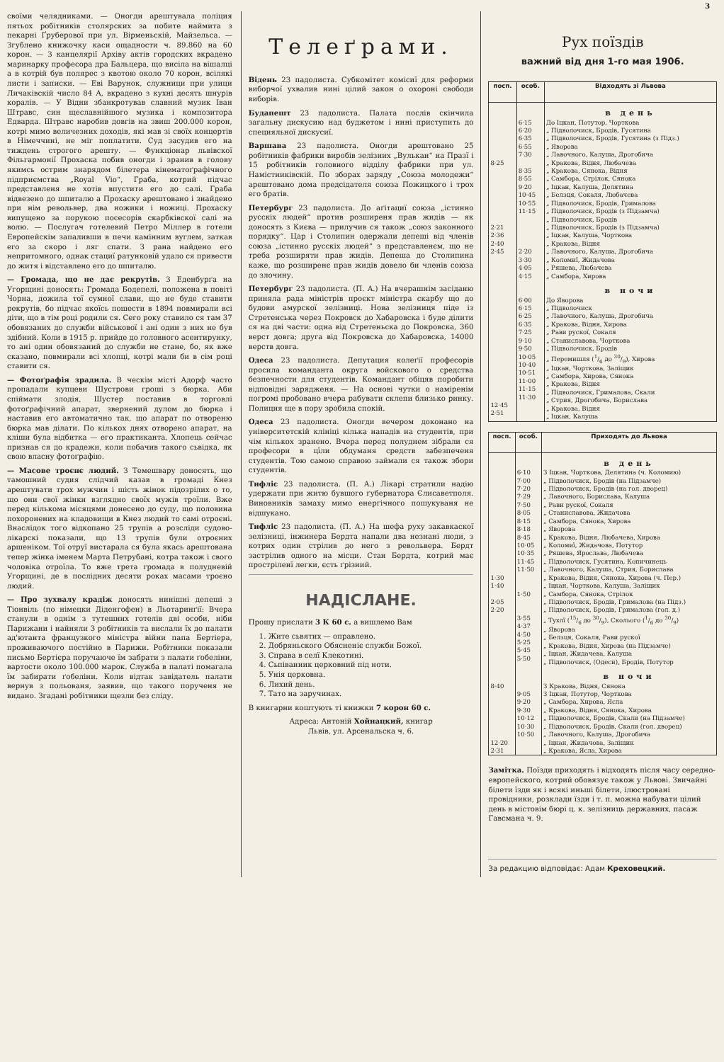3
своїми челядниками. — Оногди арештувала поліция пятьох робітників столярских за побите наймита з пекарні Ґруберової при ул. Вірменьскій, Майзельса. — Згублено книжочку каси ощадности ч. 89.860 на 60 корон. — З канцелярії Архіву актів городских вкрадено маринарку професора дра Бальцера, що висіла на вішалці а в котрій був полярес з квотою около 70 корон, всілякі листи і записки. — Еві Варунок, служници при улици Личаківскій число 84 А, вкрадено з кухні десять шнурів коралів. — У Відни збанкротував славний музик Іван Штравс, син щеславнійшого музика і композитора Едварда. Штравс наробив довгів на звиш 200.000 корон, котрі мимо величезних доходів, які мав зі своїх концертів в Німеччині, не міг поплатити. Суд засудив его на тиждень строгого арешту. — Функціонар львівскої Фільгармонії Прохаска побив оногди і зранив в голову якимсь острим знарядом білетера кінематоґрафічного підприємства „Royal Vio“, Граба, котрий підчас представленя не хотів впустити его до салі. Граба відвезено до шпиталю а Прохаску арештовано і знайдено при нім револьвер, два ножики і ножиці. Прохаску випущено за порукою посесорів скарбківскої салі на волю. — Послугач готелевий Петро Міллер в готели Европейскім запаливши в печи камінним вуглем, заткав его за скоро і ляг спати. З рана найдено его непритомного, однак стациї ратунковій удало ся привести до житя і відставлено его до шпиталю.
— Громада, що не дає рекрутів. З Еденбурґа на Угорщині доносять: Громада Бодепелі, положена в повіті Чорна, дожила тої сумної слави, що не буде ставити рекрутів, бо підчас якоїсь пошести в 1894 повмирали всі діти, що в тім році родили ся. Сего року ставило ся там 37 обовязаних до служби військової і ані один з них не був здібний. Коли в 1915 р. прийде до головного асентирунку, то ані один обовязаний до служби не стане, бо, як вже сказано, повмирали всі хлопці, котрі мали би в сім році ставити ся.
— Фотоґрафія зрадила. В ческім місті Адорф часто пропадали купцеви Шустрови гроші з бюрка. Аби спіймати злодія, Шустер поставив в торговлі фотоґрафічний апарат, звернений дулом до бюрка і наставив его автоматично так, що апарат по отвореню бюрка мав ділати. По кількох днях отворено апарат, на кліши була відбитка — его практиканта. Хлопець сейчас признав ся до крадежи, коли побачив такого сьвідка, як свою власну фотоґрафію.
— Масове троєнє людий. З Темешвару доносять, що тамошний судия слідчий казав в громаді Кнез арештувати трох мужчин і шість жінок підозрілих о то, що они свої жінки взглядно своїх мужів троїли. Вже перед кількома місяцями донесено до суду, що половина похоронених на кладовищи в Кнез людий то самі отроєні. Внаслідок того відкопано 25 трупів а розсліди судово-лікарскі показали, що 13 трупів були отроєних аршеніком. Тої отруї вистарала ся була якась арештована тепер жінка іменем Марта Петрубані, котра також і свого чоловіка отроїла. То вже трета громада в полудневій Угорщині, де в послідних десяти роках масами троєно людий.
— Про зухвалу крадіж доносять нинішні депеші з Тіонвіль (по німецки Діденгофен) в Льотаринґії: Вчера станули в однім з тутешних готелів дві особи, ніби Парижани і найняли 3 робітників та вислали їх до палати ад'ютанта французкого міністра війни папа Бертіера, проживаючого постійно в Парижи. Робітники показали письмо Бертієра поручаюче їм забрати з палати ґобеліни, вартости около 100.000 марок. Служба в палаті помагала їм забирати ґобеліни. Коли відтак завідатель палати вернув з польованя, заявив, що такого порученя не видано. Згадані робітники щезли без сліду.
Телеґрами.
Відень 23 падолиста. Субкомітет комісиї для реформи виборчої ухвалив нині цілий закон о охороні свободи виборів.
Будапешт 23 падолиста. Палата послів скінчила загальну дискусию над буджетом і нині приступить до специяльної дискусиї.
Варшава 23 падолиста. Оногди арештовано 25 робітників фабрики виробів зелізних „Вулькан“ на Празї і 15 робітників головного відділу фабрики при ул. Намістниківскій. По зборах заряду „Союза молодежи“ арештовано дома предсідателя союза Пожицкого і трох его братів.
Петербург 23 падолиста. До аґітациї союза „істинно русскіх людей“ против розширеня прав жидів — як доносять з Києва — прилучив ся також „союз законного порядку“. Цар і Столипин одержали депеші від членів союза „істинно русскіх людей“ з представленєм, що не треба розширяти прав жидів. Депеша до Столипина каже, що розширенє прав жидів довело би членів союза до злочину.
Петербург 23 падолиста. (П. А.) На вчерашнім засіданю приняла рада міністрів проєкт міністра скарбу що до будови амурскої зелізниці. Нова зелізниця піде із Стретенська через Покровск до Хабаровска і буде ділити ся на дві части: одна від Стретеньска до Покровска, 360 верст довга; друга від Покровска до Хабаровска, 14000 верств довга.
Одеса 23 падолиста. Депутация колеґії професорів просила команданта округа войскового о средства безпечности для студентів. Командант обіцяв поробити відповідні зарядженя. — На основі чутки о наміренім погромі пробовано вчера рабувати склепи близько ринку. Полиция ще в пору зробила спокій.
Одеса 23 падолиста. Оногди вечером доконано на університетскій клініці кілька нападів на студентів, при чім кількох зранено. Вчера перед полуднем зібрали ся професори в цїли обдуманя средств забезпеченя студентів. Тою самою справою займали ся також збори студентів.
Тифліс 23 падолиста. (П. А.) Лікарі стратили надію удержати при житю бувшого ґубернатора Єлисаветполя. Виновників замаху мимо енерґічного пошукуваня не відшукано.
Тифліс 23 падолиста. (П. А.) На шефа руху закавкаскої зелізниці, інжинера Бердта напали два незнані люди, з котрих один стрілив до него з револьвера. Бердт застрілив одного на місци. Стан Бердта, котрий має простріленї легки, єсть ґрізний.
НАДІСЛАНЕ.
Прошу прислати 3 К 60 с. а вишлемо Вам
1. Жите сьвятих — оправлено.
2. Добряньского Обясненіє служби Божої.
3. Справа в селї Клекотині.
4. Сьпіванник церковний під ноти.
5. Унія церковна.
6. Лихий день.
7. Тато на заручинах.
В книгарни коштують ті книжки 7 корон 60 с.
Адреса: Антоній Хойнацкий, книгар
Львів, ул. Арсенальска ч. 6.
Рух поїздів
важний від дня 1-го мая 1906.
| посп. | особ. | Відходять зі Львова |
| --- | --- | --- |
| | | в день |
| 8·25 2·21 2·36 2·40 2·45 | 6·15 6·20 6·35 6·55 7·30 8·35 8·55 9·20 10·45 10·55 11·15 2·20 3·30 4·05 4·15 | До Іцкан, Потутор, Чорткова „ Підволочиск, Бродів, Гусятина „ Підволочиск, Бродів, Гусятина (з Підз.) „ Яворова „ Лавочного, Калуша, Дрогобича „ Кракова, Відня, Любачева „ Кракова, Сянока, Відня „ Самбора, Стрілок, Сянока „ Іцкан, Калуша, Делятина „ Белзця, Сокаля, Любачева „ Підволочиск, Бродів, Грималова „ Підволочиск, Бродів (з Підзамча) „ Підволочиск, Бродів „ Підволочиск, Бродів (з Підзамча) „ Іцкан, Калуша, Чорткова „ Кракова, Відня „ Лавочного, Калуша, Дрогобича „ Коломиї, Жидачова „ Ряшева, Любачева „ Самбора, Хирова |
| | | в ночи |
| 12·45 2·51 | 6·00 6·15 6·25 6·35 7·25 9·10 9·50 10·05 10·40 10·51 11·00 11·15 11·30 | До Яворова „ Підволочиск „ Лавочного, Калуша, Дрогобича „ Кракова, Відня, Хирова „ Рави рускої, Сокаля „ Станиславова, Чорткова „ Підволочиск, Бродів „ Перемишля (1/6 до 30/9), Хирова „ Іцкан, Чорткова, Заліщик „ Самбора, Хирова, Сянока „ Кракова, Відня „ Підволочиск, Грималова, Скали „ Стрия, Дрогобича, Борислава „ Кракова, Відня „ Іцкан, Калуша |
| посп. | особ. | Приходять до Львова |
| --- | --- | --- |
| | | в день |
| 1·30 1·40 2·05 2·20 | 6·10 7·00 7·20 7·29 7·50 8·05 8·15 8·18 8·45 10·05 10·35 11·45 11·50 1·50 3·55 4·37 4·50 5·25 5·45 5·50 | З Іцкан, Чорткова, Делятина (ч. Коломию) „ Підволочиск, Бродів (на Підзамче) „ Підволочиск, Бродів (на гол. дворец) „ Лавочного, Борислава, Калуша „ Рави рускої, Сокаля „ Станиславова, Жидачова „ Самбора, Сянока, Хирова „ Яворова „ Кракова, Відня, Любачева, Хирова „ Коломиї, Жидачова, Потутор „ Ряшева, Ярослава, Любачева „ Підволочиск, Гусятина, Копичинець „ Лавочного, Калуша, Стрия, Борислава „ Кракова, Відня, Сянока, Хирова (ч. Пер.) „ Іцкан, Чорткова, Калуша, Заліщик „ Самбора, Сянока, Стрілок „ Підволочиск, Бродів, Грималова (на Підз.) „ Підволочиск, Бродів, Грималова (гол. д.) „ Тухлї (15/6 до 30/9), Сколього (1/6 до 30/9) „ Яворова „ Белзця, Сокаля, Рави рускої „ Кракова, Відня, Хирова (на Підзамче) „ Іцкан, Жидачева, Калуша „ Підволочиск, (Одеси), Бродів, Потутор |
| | | в ночи |
| 8·40 12·20 2·31 | 9·05 9·20 9·30 10·12 10·30 10·50 | З Кракова, Відня, Сянока З Іцкан, Потутор, Чорткова „ Самбора, Хирова, Ясла „ Кракова, Відня, Сянока, Хирова „ Підволочиск, Бродів, Скали (на Підзамче) „ Підволочиск, Бродів, Скали (гол. дворец) „ Лавочного, Калуша, Дрогобича „ Іцкан, Жидачова, Заліщик „ Кракова, Ясла, Хирова |
Замітка. Поїзди приходять і відходять після часу середно-европейского, котрий обовязує також у Львові. Звичайні білети їзди як і всякі иньші білети, ілюстровані провідники, розклади їзди і т. п. можна набувати цілий день в містовім бюрі ц. к. зелізниць державних, пасаж Гавсмана ч. 9.
За редакцию відповідає: Адам Креховецкий.